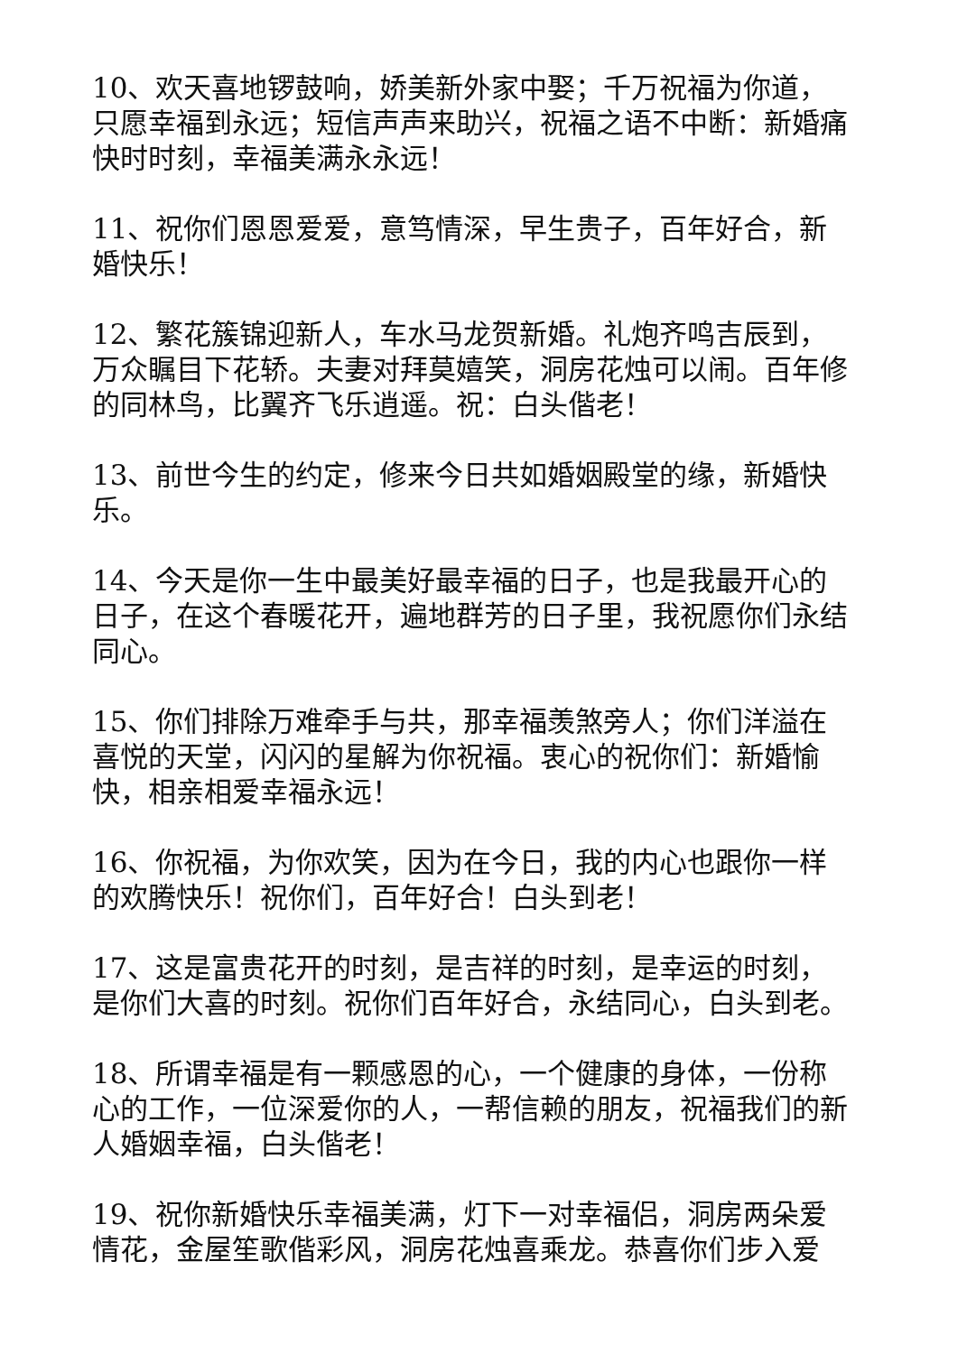10、欢天喜地锣鼓响，娇美新外家中娶；千万祝福为你道，只愿幸福到永远；短信声声来助兴，祝福之语不中断：新婚痛快时时刻，幸福美满永永远！
11、祝你们恩恩爱爱，意笃情深，早生贵子，百年好合，新婚快乐！
12、繁花簇锦迎新人，车水马龙贺新婚。礼炮齐鸣吉辰到，万众瞩目下花轿。夫妻对拜莫嬉笑，洞房花烛可以闹。百年修的同林鸟，比翼齐飞乐逍遥。祝：白头偕老！
13、前世今生的约定，修来今日共如婚姻殿堂的缘，新婚快乐。
14、今天是你一生中最美好最幸福的日子，也是我最开心的日子，在这个春暖花开，遍地群芳的日子里，我祝愿你们永结同心。
15、你们排除万难牵手与共，那幸福羡煞旁人；你们洋溢在喜悦的天堂，闪闪的星解为你祝福。衷心的祝你们：新婚愉快，相亲相爱幸福永远！
16、你祝福，为你欢笑，因为在今日，我的内心也跟你一样的欢腾快乐！祝你们，百年好合！白头到老！
17、这是富贵花开的时刻，是吉祥的时刻，是幸运的时刻，是你们大喜的时刻。祝你们百年好合，永结同心，白头到老。
18、所谓幸福是有一颗感恩的心，一个健康的身体，一份称心的工作，一位深爱你的人，一帮信赖的朋友，祝福我们的新人婚姻幸福，白头偕老！
19、祝你新婚快乐幸福美满，灯下一对幸福侣，洞房两朵爱情花，金屋笙歌偕彩风，洞房花烛喜乘龙。恭喜你们步入爱